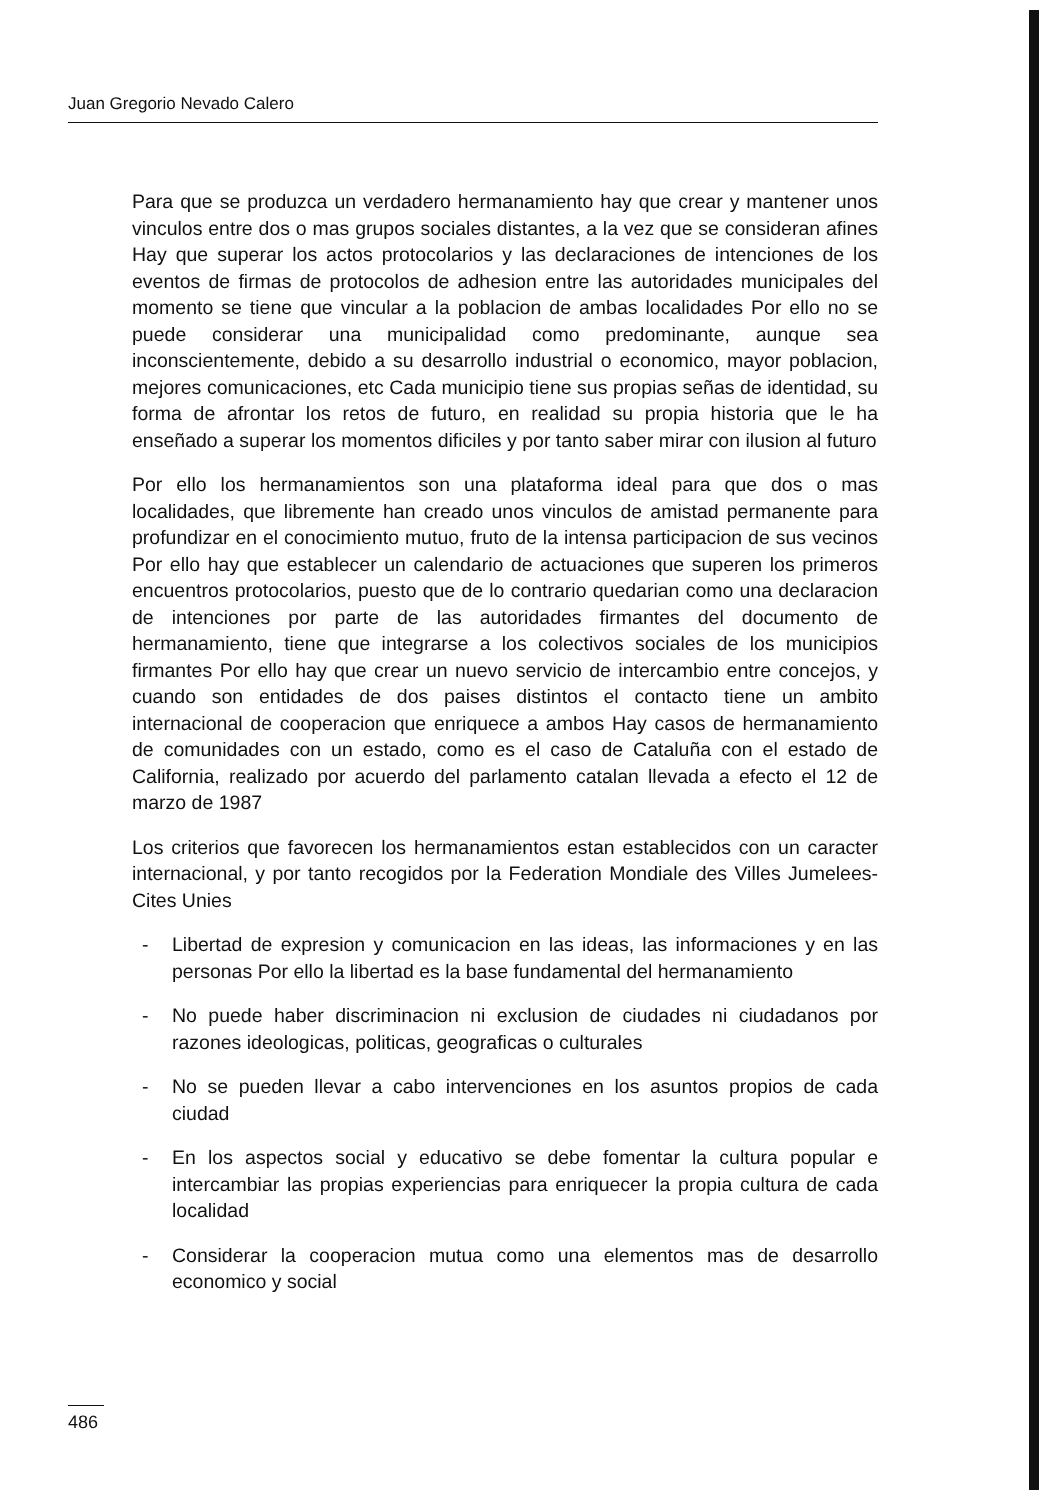Juan Gregorio Nevado Calero
Para que se produzca un verdadero hermanamiento hay que crear y mantener unos vinculos entre dos o mas grupos sociales distantes, a la vez que se consideran afines Hay que superar los actos protocolarios y las declaraciones de intenciones de los eventos de firmas de protocolos de adhesion entre las autoridades municipales del momento se tiene que vincular a la poblacion de ambas localidades Por ello no se puede considerar una municipalidad como predominante, aunque sea inconscientemente, debido a su desarrollo industrial o economico, mayor poblacion, mejores comunicaciones, etc Cada municipio tiene sus propias señas de identidad, su forma de afrontar los retos de futuro, en realidad su propia historia que le ha enseñado a superar los momentos dificiles y por tanto saber mirar con ilusion al futuro
Por ello los hermanamientos son una plataforma ideal para que dos o mas localidades, que libremente han creado unos vinculos de amistad permanente para profundizar en el conocimiento mutuo, fruto de la intensa participacion de sus vecinos Por ello hay que establecer un calendario de actuaciones que superen los primeros encuentros protocolarios, puesto que de lo contrario quedarian como una declaracion de intenciones por parte de las autoridades firmantes del documento de hermanamiento, tiene que integrarse a los colectivos sociales de los municipios firmantes Por ello hay que crear un nuevo servicio de intercambio entre concejos, y cuando son entidades de dos paises distintos el contacto tiene un ambito internacional de cooperacion que enriquece a ambos Hay casos de hermanamiento de comunidades con un estado, como es el caso de Cataluña con el estado de California, realizado por acuerdo del parlamento catalan llevada a efecto el 12 de marzo de 1987
Los criterios que favorecen los hermanamientos estan establecidos con un caracter internacional, y por tanto recogidos por la Federation Mondiale des Villes Jumelees-Cites Unies
- Libertad de expresion y comunicacion en las ideas, las informaciones y en las personas Por ello la libertad es la base fundamental del hermanamiento
- No puede haber discriminacion ni exclusion de ciudades ni ciudadanos por razones ideologicas, politicas, geograficas o culturales
- No se pueden llevar a cabo intervenciones en los asuntos propios de cada ciudad
- En los aspectos social y educativo se debe fomentar la cultura popular e intercambiar las propias experiencias para enriquecer la propia cultura de cada localidad
- Considerar la cooperacion mutua como una elementos mas de desarrollo economico y social
486